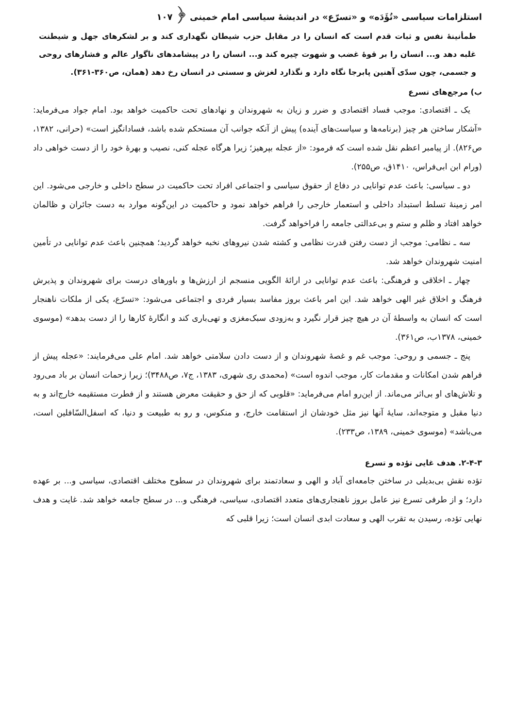استلزامات سیاسی «تُؤَدَه» و «تسرّع» در اندیشهٔ سیاسی امام خمینی ﴿ ۱۰۷
طمأنینهٔ نفس و ثبات قدم است که انسان را در مقابل حزب شیطان نگهداری کند و بر لشکرهای جهل و شیطنت غلبه دهد و... انسان را بر قوهٔ غضب و شهوت چیره کند و... انسان را در پیشامدهای ناگوار عالم و فشارهای روحی و جسمی، چون سدّی آهنین پابرجا نگاه دارد و نگذارد لغزش و سستی در انسان رخ دهد (همان، ص۳۶۰-۳۶۱).
ب) مرجع‌های تسرع
یک ـ اقتصادی: موجب فساد اقتصادی و ضرر و زیان به شهروندان و نهادهای تحت حاکمیت خواهد بود. امام جواد می‌فرماید: «آشکار ساختن هر چیز (برنامه‌ها و سیاست‌های آینده) پیش از آنکه جوانب آن مستحکم شده باشد، فسادانگیز است» (حرانی، ۱۳۸۲، ص۸۲۶). از پیامبر اعظم نقل شده است که فرمود: «از عجله بپرهیز؛ زیرا هرگاه عجله کنی، نصیب و بهرهٔ خود را از دست خواهی داد (ورام ابن ابی‌فراس، ۱۴۱۰ق، ص۲۵۵).
دو ـ سیاسی: باعث عدم توانایی در دفاع از حقوق سیاسی و اجتماعی افراد تحت حاکمیت در سطح داخلی و خارجی می‌شود. این امر زمینهٔ تسلط استبداد داخلی و استعمار خارجی را فراهم خواهد نمود و حاکمیت در این‌گونه موارد به دست جائران و ظالمان خواهد افتاد و ظلم و ستم و بی‌عدالتی جامعه را فراخواهد گرفت.
سه ـ نظامی: موجب از دست رفتن قدرت نظامی و کشته شدن نیروهای نخبه خواهد گردید؛ همچنین باعث عدم توانایی در تأمین امنیت شهروندان خواهد شد.
چهار ـ اخلاقی و فرهنگی: باعث عدم توانایی در ارائهٔ الگویی منسجم از ارزش‌ها و باورهای درست برای شهروندان و پذیرش فرهنگ و اخلاق غیر الهی خواهد شد. این امر باعث بروز مفاسد بسیار فردی و اجتماعی می‌شود: «تسرّع، یکی از ملکات ناهنجار است که انسان به واسطهٔ آن در هیچ چیز قرار نگیرد و به‌زودی سبک‌مغزی و تهی‌باری کند و انگارهٔ کارها را از دست بدهد» (موسوی خمینی، ۱۳۷۸ب، ص۳۶۱).
پنج ـ جسمی و روحی: موجب غم و غصهٔ شهروندان و از دست دادن سلامتی خواهد شد. امام علی می‌فرمایند: «عجله پیش از فراهم شدن امکانات و مقدمات کار، موجب اندوه است» (محمدی ری شهری، ۱۳۸۳، ج۷، ص۳۴۸۸)؛ زیرا زحمات انسان بر باد می‌رود و تلاش‌های او بی‌اثر می‌ماند. از این‌رو امام می‌فرماید: «قلوبی که از حق و حقیقت معرض هستند و از فطرت مستقیمه خارج‌اند و به دنیا مقبل و متوجه‌اند، سایهٔ آنها نیز مثل خودشان از استقامت خارج، و منکوس، و رو به طبیعت و دنیا، که اسفل‌السّافلین است، می‌باشد» (موسوی خمینی، ۱۳۸۹، ص۲۳۳).
۲-۴-۳. هدف غایی تؤده و تسرع
تؤده نقش بی‌بدیلی در ساختن جامعه‌ای آباد و الهی و سعادتمند برای شهروندان در سطوح مختلف اقتصادی، سیاسی و... بر عهده دارد؛ و از طرفی تسرع نیز عامل بروز ناهنجاری‌های متعدد اقتصادی، سیاسی، فرهنگی و... در سطح جامعه خواهد شد. غایت و هدف نهایی تؤده، رسیدن به تقرب الهی و سعادت ابدی انسان است؛ زیرا قلبی که